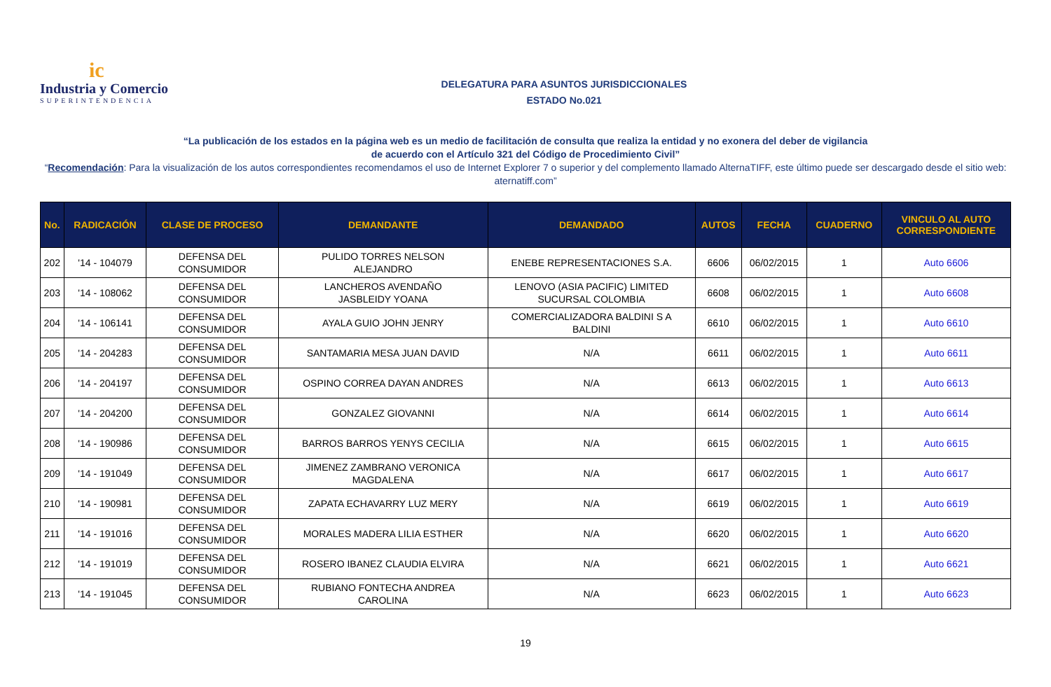ic
Industria y Comercio
SUPERINTENDENCIA
DELEGATURA PARA ASUNTOS JURISDICCIONALES
ESTADO No.021
“La publicación de los estados en la página web es un medio de facilitación de consulta que realiza la entidad y no exonera del deber de vigilancia
de acuerdo con el Artículo 321 del Código de Procedimiento Civil”
“Recomendación: Para la visualización de los autos correspondientes recomendamos el uso de Internet Explorer 7 o superior y del complemento llamado AlternaTIFF, este último puede ser descargado desde el sitio web: aternatiff.com”
| No. | RADICACIÓN | CLASE DE PROCESO | DEMANDANTE | DEMANDADO | AUTOS | FECHA | CUADERNO | VINCULO AL AUTO CORRESPONDIENTE |
| --- | --- | --- | --- | --- | --- | --- | --- | --- |
| 202 | '14 - 104079 | DEFENSA DEL CONSUMIDOR | PULIDO TORRES NELSON ALEJANDRO | ENEBE REPRESENTACIONES S.A. | 6606 | 06/02/2015 | 1 | Auto 6606 |
| 203 | '14 - 108062 | DEFENSA DEL CONSUMIDOR | LANCHEROS AVENDAÑO JASBLEIDY YOANA | LENOVO (ASIA PACIFIC) LIMITED SUCURSAL COLOMBIA | 6608 | 06/02/2015 | 1 | Auto 6608 |
| 204 | '14 - 106141 | DEFENSA DEL CONSUMIDOR | AYALA GUIO JOHN JENRY | COMERCIALIZADORA BALDINI S A BALDINI | 6610 | 06/02/2015 | 1 | Auto 6610 |
| 205 | '14 - 204283 | DEFENSA DEL CONSUMIDOR | SANTAMARIA MESA JUAN DAVID | N/A | 6611 | 06/02/2015 | 1 | Auto 6611 |
| 206 | '14 - 204197 | DEFENSA DEL CONSUMIDOR | OSPINO CORREA DAYAN ANDRES | N/A | 6613 | 06/02/2015 | 1 | Auto 6613 |
| 207 | '14 - 204200 | DEFENSA DEL CONSUMIDOR | GONZALEZ GIOVANNI | N/A | 6614 | 06/02/2015 | 1 | Auto 6614 |
| 208 | '14 - 190986 | DEFENSA DEL CONSUMIDOR | BARROS BARROS YENYS CECILIA | N/A | 6615 | 06/02/2015 | 1 | Auto 6615 |
| 209 | '14 - 191049 | DEFENSA DEL CONSUMIDOR | JIMENEZ ZAMBRANO VERONICA MAGDALENA | N/A | 6617 | 06/02/2015 | 1 | Auto 6617 |
| 210 | '14 - 190981 | DEFENSA DEL CONSUMIDOR | ZAPATA ECHAVARRY LUZ MERY | N/A | 6619 | 06/02/2015 | 1 | Auto 6619 |
| 211 | '14 - 191016 | DEFENSA DEL CONSUMIDOR | MORALES MADERA LILIA ESTHER | N/A | 6620 | 06/02/2015 | 1 | Auto 6620 |
| 212 | '14 - 191019 | DEFENSA DEL CONSUMIDOR | ROSERO IBANEZ CLAUDIA ELVIRA | N/A | 6621 | 06/02/2015 | 1 | Auto 6621 |
| 213 | '14 - 191045 | DEFENSA DEL CONSUMIDOR | RUBIANO FONTECHA ANDREA CAROLINA | N/A | 6623 | 06/02/2015 | 1 | Auto 6623 |
19